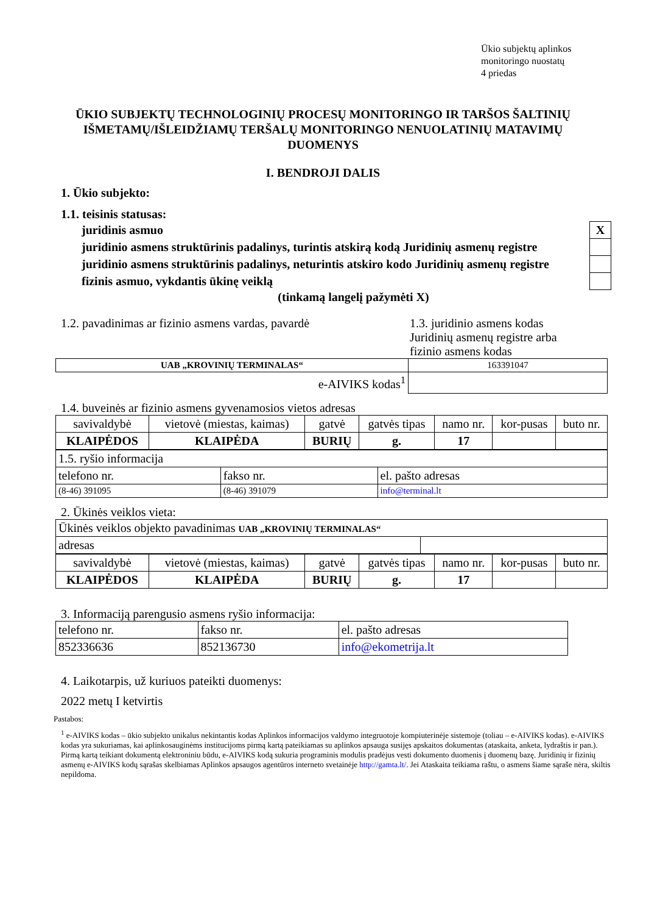Ūkio subjektų aplinkos
monitoringo nuostatų
4 priedas
ŪKIO SUBJEKTŲ TECHNOLOGINIŲ PROCESŲ MONITORINGO IR TARŠOS ŠALTINIŲ IŠMETAMŲ/IŠLEIDŽIAMŲ TERŠALŲ MONITORINGO NENUOLATINIŲ MATAVIMŲ DUOMENYS
I. BENDROJI DALIS
1. Ūkio subjekto:
1.1. teisinis statusas:
| juridinis asmuo | X |
| juridinio asmens struktūrinis padalinys, turintis atskirą kodą Juridinių asmenų registre | |
| juridinio asmens struktūrinis padalinys, neturintis atskiro kodo Juridinių asmenų registre | |
| fizinis asmuo, vykdantis ūkinę veiklą | |
(tinkamą langelį pažymėti X)
1.2. pavadinimas ar fizinio asmens vardas, pavardė
1.3. juridinio asmens kodas
Juridinių asmenų registre arba
fizinio asmens kodas
| UAB „KROVINIŲ TERMINALAS“ | 163391047 |
| e-AIVIKS kodas<sup>1</sup> | |
1.4. buveinės ar fizinio asmens gyvenamosios vietos adresas
| savivaldybė | vietovė (miestas, kaimas) | gatvė | gatvės tipas | namo nr. | kor-pusas | buto nr. |
| KLAIPĖDOS | KLAIPĖDA | BURIŲ | g. | 17 | | |
| 1.5. ryšio informacija | | |
| telefono nr. | fakso nr. | el. pašto adresas |
| (8-46) 391095 | (8-46) 391079 | info@terminal.lt |
2. Ūkinės veiklos vieta:
| Ūkinės veiklos objekto pavadinimas UAB „KROVINIŲ TERMINALAS“ | |
| adresas | |
| savivaldybė | vietovė (miestas, kaimas) | gatvė | gatvės tipas | namo nr. | kor-pusas | buto nr. |
| KLAIPĖDOS | KLAIPĖDA | BURIŲ | g. | 17 | | |
3. Informaciją parengusio asmens ryšio informacija:
| telefono nr. | fakso nr. | el. pašto adresas |
| 852336636 | 852136730 | info@ekometrija.lt |
4. Laikotarpis, už kuriuos pateikti duomenys:
2022 metų I ketvirtis
Pastabos:
<sup>1</sup> e-AIVIKS kodas – ūkio subjekto unikalus nekintantis kodas Aplinkos informacijos valdymo integruotoje kompiuterinėje sistemoje (toliau – e-AIVIKS kodas). e-AIVIKS kodas yra sukuriamas, kai aplinkosauginėms institucijoms pirmą kartą pateikiamas su aplinkos apsauga susijęs apskaitos dokumentas (ataskaita, anketa, lydraštis ir pan.). Pirmą kartą teikiant dokumentą elektroniniu būdu, e-AIVIKS kodą sukuria programinis modulis pradėjus vesti dokumento duomenis į duomenų bazę. Juridinių ir fizinių asmenų e-AIVIKS kodų sąrašas skelbiamas Aplinkos apsaugos agentūros interneto svetainėje http://gamta.lt/. Jei Ataskaita teikiama raštu, o asmens šiame sąraše nėra, skiltis nepildoma.